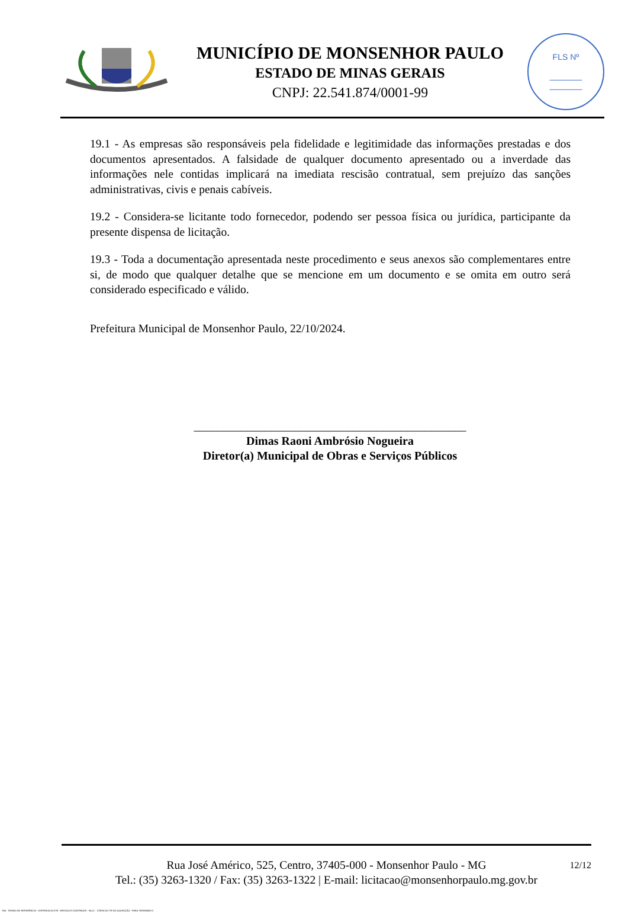MUNICÍPIO DE MONSENHOR PAULO
ESTADO DE MINAS GERAIS
CNPJ: 22.541.874/0001-99
FLS Nº
_______
_______
19.1 - As empresas são responsáveis pela fidelidade e legitimidade das informações prestadas e dos documentos apresentados. A falsidade de qualquer documento apresentado ou a inverdade das informações nele contidas implicará na imediata rescisão contratual, sem prejuízo das sanções administrativas, civis e penais cabíveis.
19.2 - Considera-se licitante todo fornecedor, podendo ser pessoa física ou jurídica, participante da presente dispensa de licitação.
19.3 - Toda a documentação apresentada neste procedimento e seus anexos são complementares entre si, de modo que qualquer detalhe que se mencione em um documento e se omita em outro será considerado especificado e válido.
Prefeitura Municipal de Monsenhor Paulo, 22/10/2024.
______________________________________________
Dimas Raoni Ambrósio Nogueira
Diretor(a) Municipal de Obras e Serviços Públicos
12/12 Rua José Américo, 525, Centro, 37405-000 - Monsenhor Paulo - MG
Tel.: (35) 3263-1320 / Fax: (35) 3263-1322 | E-mail: licitacao@monsenhorpaulo.mg.gov.br
784 - TERMO DE REFERÊNCIA - DISPENSA ELETR. SERVIÇOS CONTÍNUOS - NLLC - CÓPIA DO TR DE AQUISIÇÃO - PARA TERMINAR D